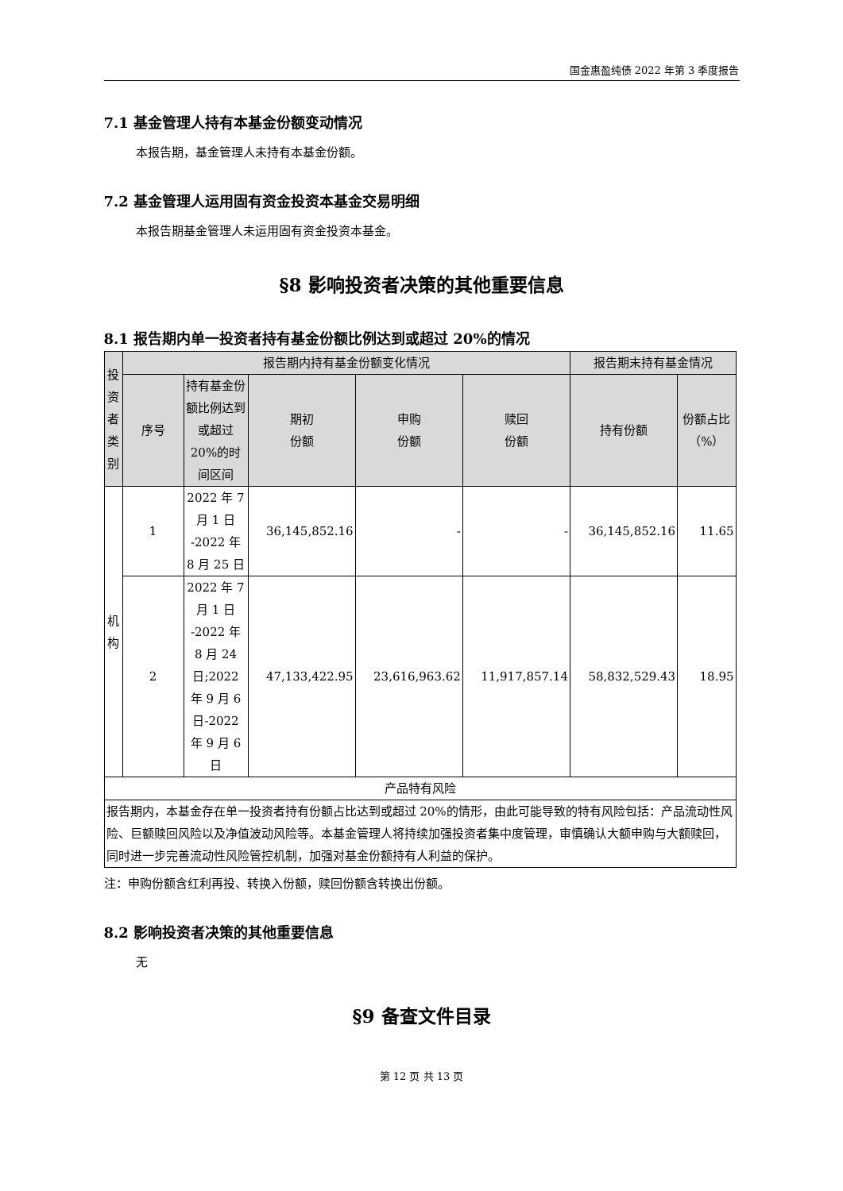国金惠盈纯债 2022 年第 3 季度报告
7.1 基金管理人持有本基金份额变动情况
本报告期，基金管理人未持有本基金份额。
7.2 基金管理人运用固有资金投资本基金交易明细
本报告期基金管理人未运用固有资金投资本基金。
§8 影响投资者决策的其他重要信息
8.1 报告期内单一投资者持有基金份额比例达到或超过 20%的情况
| 投资者类别 | 报告期内持有基金份额变化情况 | | | | | 报告期末持有基金情况 | |
| --- | --- | --- | --- | --- | --- | --- | --- |
| | 序号 | 持有基金份额比例达到或超过 20%的时间区间 | 期初 份额 | 申购 份额 | 赎回 份额 | 持有份额 | 份额占比（%） |
| 机构 | 1 | 2022 年 7 月 1 日 -2022 年 8 月 25 日 | 36,145,852.16 | - | - | 36,145,852.16 | 11.65 |
| | 2 | 2022 年 7 月 1 日 -2022 年 8 月 24 日;2022 年 9 月 6 日-2022 年 9 月 6 日 | 47,133,422.95 | 23,616,963.62 | 11,917,857.14 | 58,832,529.43 | 18.95 |
| 产品特有风险 | | | | | | | |
| 报告期内，本基金存在单一投资者持有份额占比达到或超过 20%的情形，由此可能导致的特有风险包括：产品流动性风险、巨额赎回风险以及净值波动风险等。本基金管理人将持续加强投资者集中度管理，审慎确认大额申购与大额赎回，同时进一步完善流动性风险管控机制，加强对基金份额持有人利益的保护。 | | | | | | | |
注：申购份额含红利再投、转换入份额，赎回份额含转换出份额。
8.2 影响投资者决策的其他重要信息
无
§9 备查文件目录
第 12 页 共 13 页